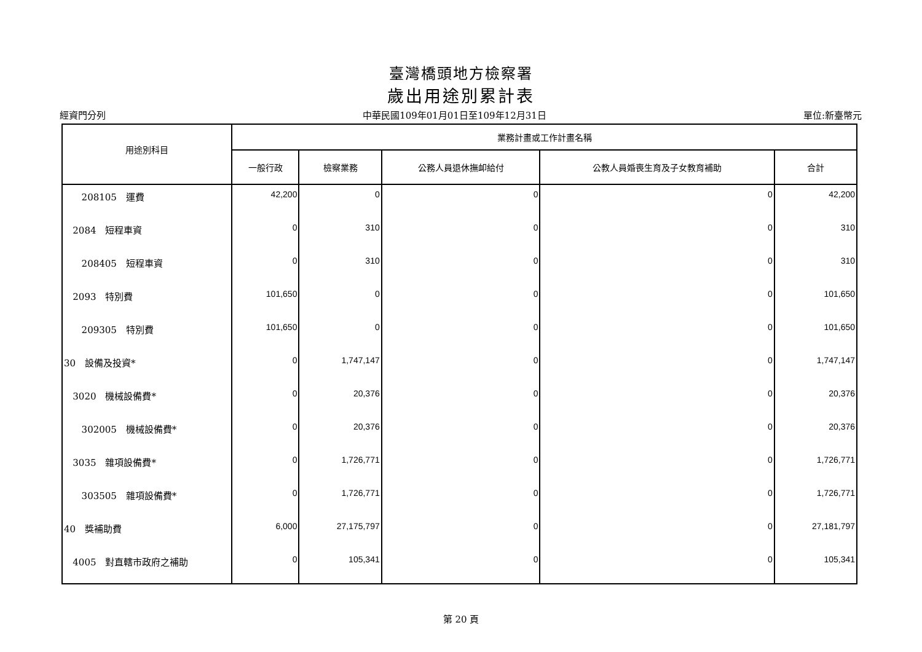臺灣橋頭地方檢察署
歲出用途別累計表
經資門分列 中華民國109年01月01日至109年12月31日 單位:新臺幣元
| 用途別科目 | 業務計畫或工作計畫名稱 | | | | |
| --- | --- | --- | --- | --- | --- |
| | 一般行政 | 檢察業務 | 公務人員退休撫卹給付 | 公教人員婚喪生育及子女教育補助 | 合計 |
| 208105 運費 | 42,200 | 0 | 0 | 0 | 42,200 |
| 2084 短程車資 | 0 | 310 | 0 | 0 | 310 |
| 208405 短程車資 | 0 | 310 | 0 | 0 | 310 |
| 2093 特別費 | 101,650 | 0 | 0 | 0 | 101,650 |
| 209305 特別費 | 101,650 | 0 | 0 | 0 | 101,650 |
| 30 設備及投資* | 0 | 1,747,147 | 0 | 0 | 1,747,147 |
| 3020 機械設備費* | 0 | 20,376 | 0 | 0 | 20,376 |
| 302005 機械設備費* | 0 | 20,376 | 0 | 0 | 20,376 |
| 3035 雜項設備費* | 0 | 1,726,771 | 0 | 0 | 1,726,771 |
| 303505 雜項設備費* | 0 | 1,726,771 | 0 | 0 | 1,726,771 |
| 40 獎補助費 | 6,000 | 27,175,797 | 0 | 0 | 27,181,797 |
| 4005 對直轄市政府之補助 | 0 | 105,341 | 0 | 0 | 105,341 |
第 20 頁